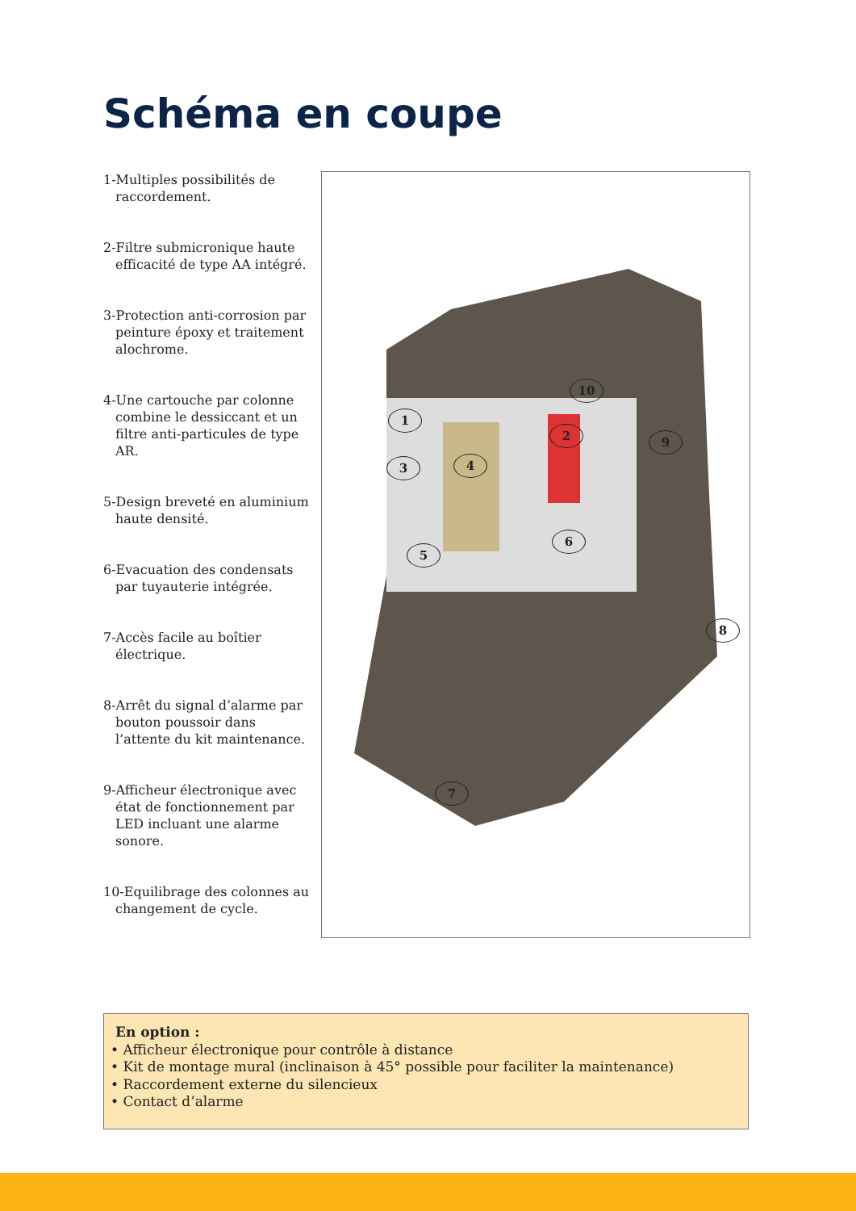Schéma en coupe
1-Multiples possibilités de raccordement.
2-Filtre submicronique haute efficacité de type AA intégré.
3-Protection anti-corrosion par peinture époxy et traitement alochrome.
4-Une cartouche par colonne combine le dessiccant et un filtre anti-particules de type AR.
5-Design breveté en aluminium haute densité.
6-Evacuation des condensats par tuyauterie intégrée.
7-Accès facile au boîtier électrique.
8-Arrêt du signal d’alarme par bouton poussoir dans l’attente du kit maintenance.
9-Afficheur électronique avec état de fonctionnement par LED incluant une alarme sonore.
10-Equilibrage des colonnes au changement de cycle.
10
1
2 9
3 4
5
6
8
7
En option :
• Afficheur électronique pour contrôle à distance
• Kit de montage mural (inclinaison à 45° possible pour faciliter la maintenance)
• Raccordement externe du silencieux
• Contact d’alarme